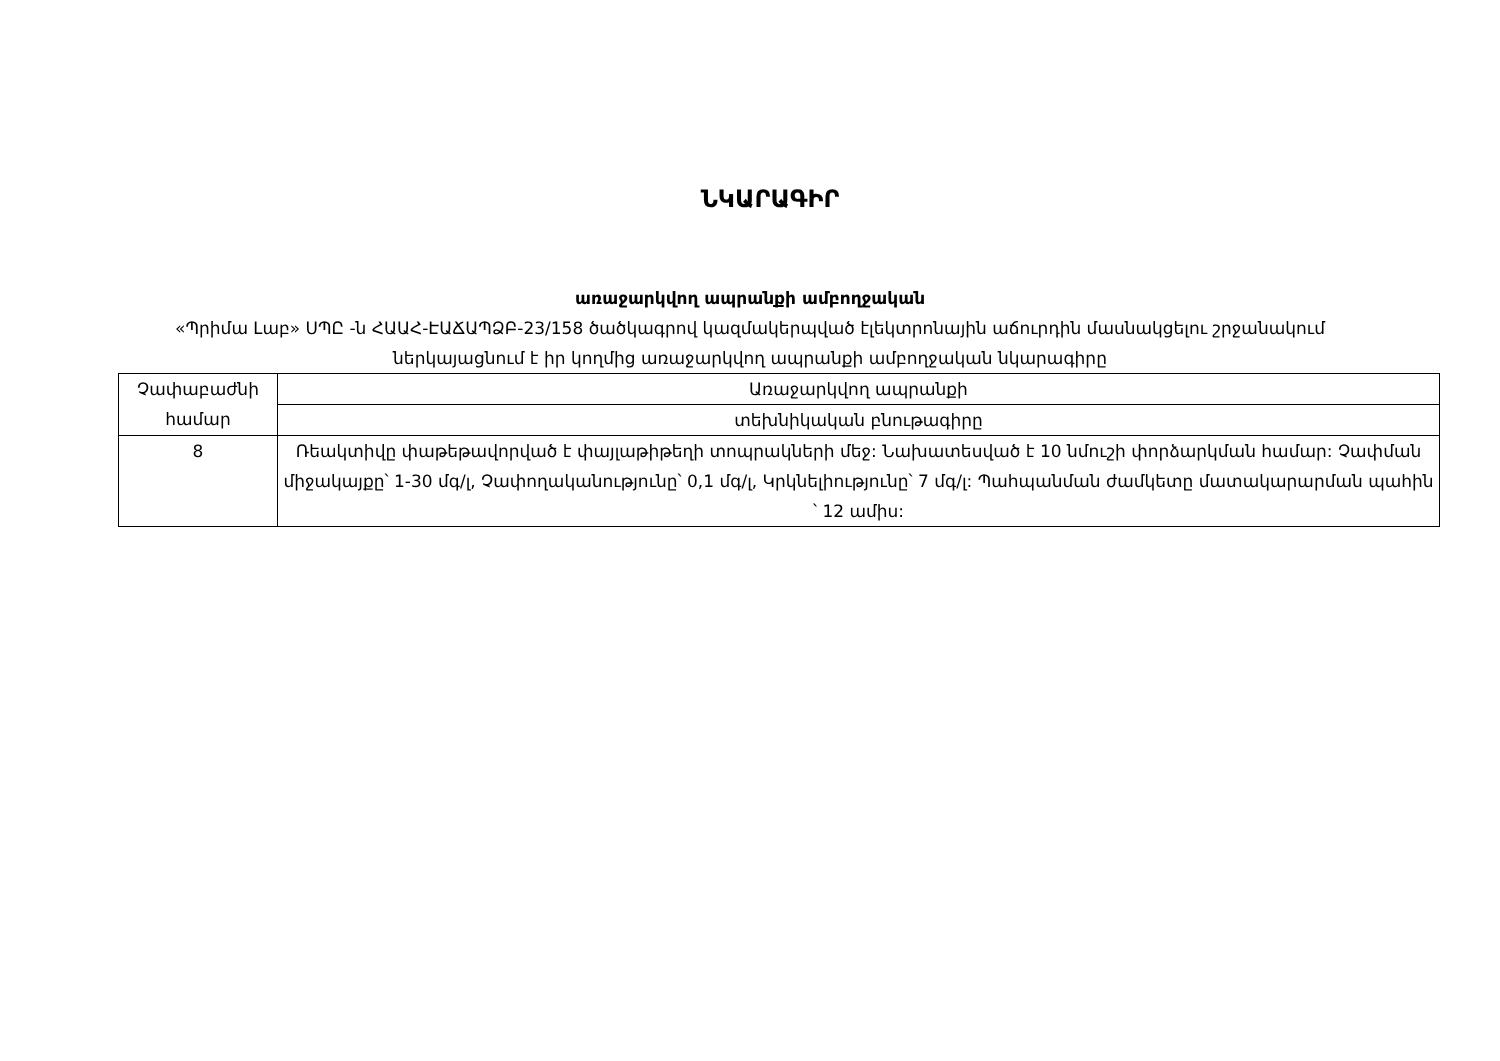ՆԿԱՐԱԳԻՐ
առաջարկվող ապրանքի ամբողջական
«Պրիմա Լաբ» ՍՊԸ -ն ՀԱԱՀ-ԷԱՃԱՊՁԲ-23/158 ծածկագրով կազմակերպված էլեկտրոնային աճուրդին մասնակցելու շրջանակում
ներկայացնում է իր կողմից առաջարկվող ապրանքի ամբողջական նկարագիրը
| Չափաբաժնի համար | Առաջարկվող ապրանքի |
| | տեխնիկական բնութագիրը |
| 8 | Ռեակտիվը փաթեթավորված է փայլաթիթեղի տոպրակների մեջ: Նախատեսված է 10 նմուշի փորձարկման համար: Չափման միջակայքը՝ 1-30 մգ/լ, Չափողականությունը՝ 0,1 մգ/լ, Կրկնելիությունը՝ 7 մգ/լ: Պահպանման ժամկետը մատակարարման պահին ՝ 12 ամիս: |